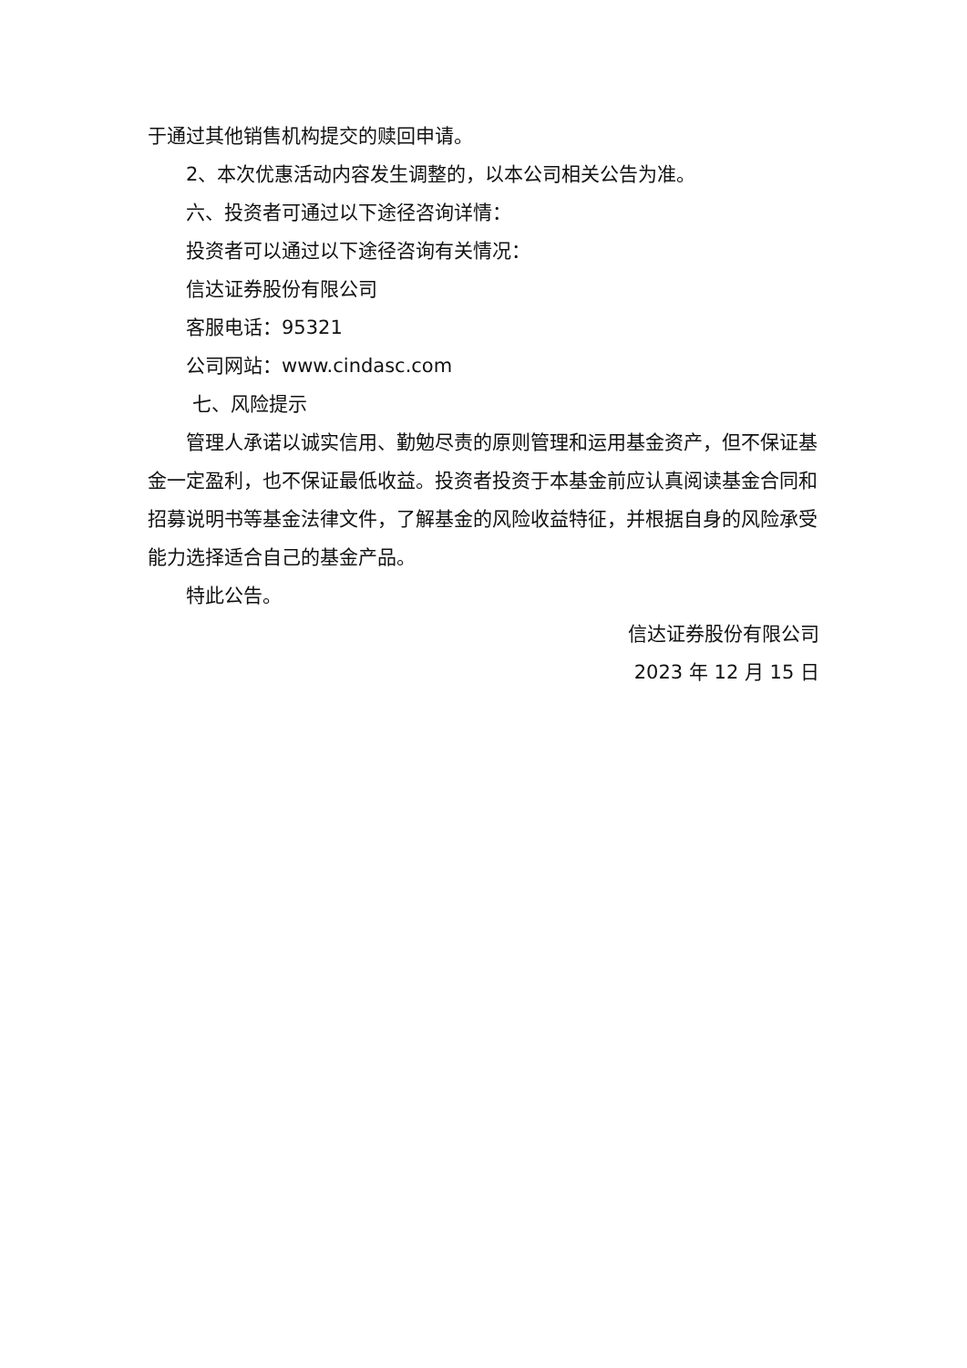于通过其他销售机构提交的赎回申请。
2、本次优惠活动内容发生调整的，以本公司相关公告为准。
六、投资者可通过以下途径咨询详情：
投资者可以通过以下途径咨询有关情况：
信达证券股份有限公司
客服电话：95321
公司网站：www.cindasc.com
七、风险提示
管理人承诺以诚实信用、勤勉尽责的原则管理和运用基金资产，但不保证基金一定盈利，也不保证最低收益。投资者投资于本基金前应认真阅读基金合同和招募说明书等基金法律文件，了解基金的风险收益特征，并根据自身的风险承受能力选择适合自己的基金产品。
特此公告。
信达证券股份有限公司
2023 年 12 月 15 日